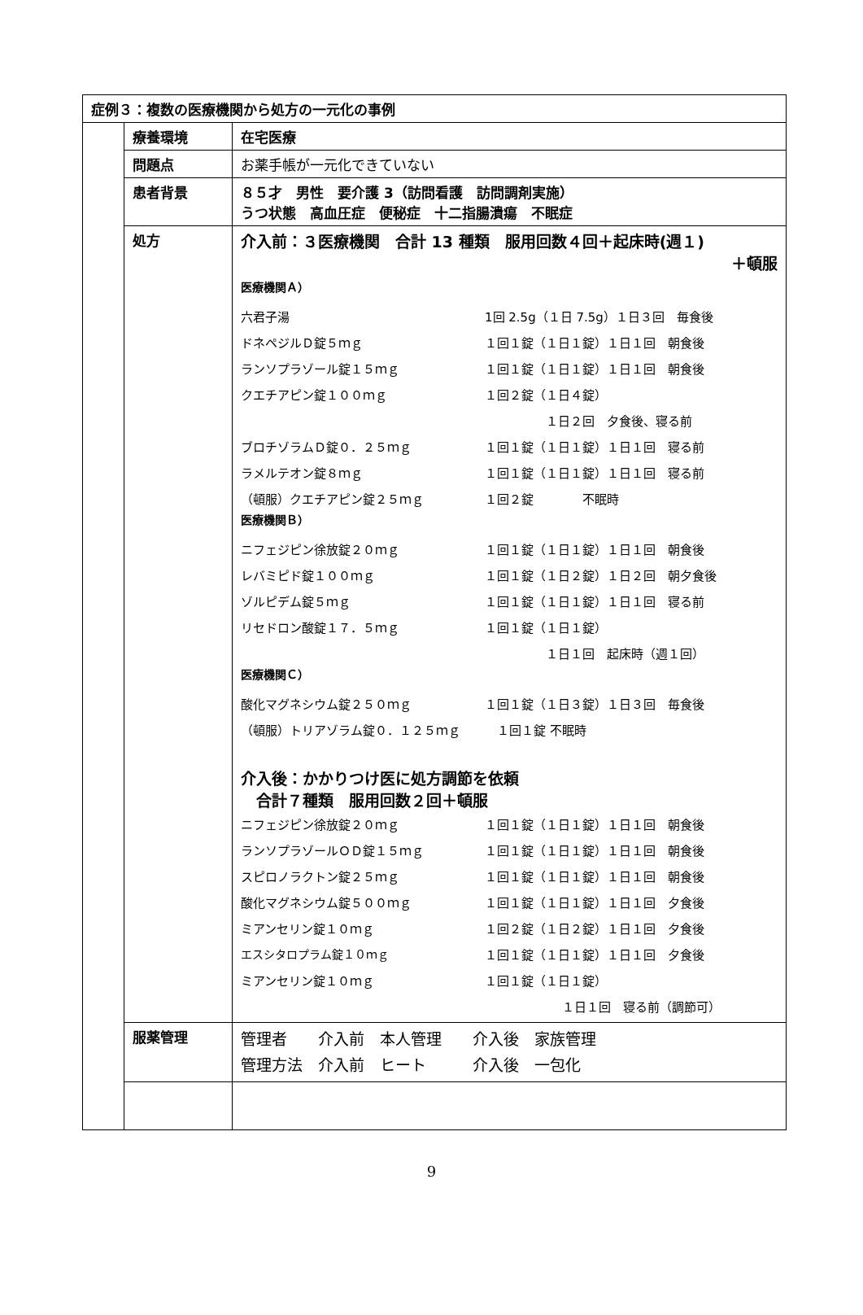| 症例３：複数の医療機関から処方の一元化の事例 | | |
| | 療養環境 | 在宅医療 |
| | 問題点 | お薬手帳が一元化できていない |
| | 患者背景 | ８５才 男性 要介護 3（訪問看護 訪問調剤実施） うつ状態 高血圧症 便秘症 十二指腸潰瘍 不眠症 |
| | 処方 | 介入前：３医療機関 合計 13 種類 服用回数４回＋起床時(週１) ＋頓服 医療機関Ａ） / 六君子湯 / 1回 2.5g（１日 7.5g）１日３回 毎食後 / / ドネペジルＤ錠５ｍｇ / １回１錠（１日１錠）１日１回 朝食後 / / ランソプラゾール錠１５ｍｇ / １回１錠（１日１錠）１日１回 朝食後 / / クエチアピン錠１００ｍｇ / １回２錠（１日４錠） / / / １日２回 夕食後、寝る前 / / ブロチゾラムＤ錠０．２５ｍｇ / １回１錠（１日１錠）１日１回 寝る前 / / ラメルテオン錠８ｍｇ / １回１錠（１日１錠）１日１回 寝る前 / / （頓服）クエチアピン錠２５ｍｇ / １回２錠 不眠時 / 医療機関Ｂ） / ニフェジピン徐放錠２０ｍｇ / １回１錠（１日１錠）１日１回 朝食後 / / レバミピド錠１００ｍｇ / １回１錠（１日２錠）１日２回 朝夕食後 / / ゾルピデム錠５ｍｇ / １回１錠（１日１錠）１日１回 寝る前 / / リセドロン酸錠１７．５ｍｇ / １回１錠（１日１錠） / / / １日１回 起床時（週１回） / 医療機関Ｃ） / 酸化マグネシウム錠２５０ｍｇ / １回１錠（１日３錠）１日３回 毎食後 / / （頓服）トリアゾラム錠０．１２５ｍｇ １回１錠 不眠時 / / 介入後：かかりつけ医に処方調節を依頼 合計７種類 服用回数２回＋頓服 / ニフェジピン徐放錠２０ｍｇ / １回１錠（１日１錠）１日１回 朝食後 / / ランソプラゾールＯＤ錠１５ｍｇ / １回１錠（１日１錠）１日１回 朝食後 / / スピロノラクトン錠２５ｍｇ / １回１錠（１日１錠）１日１回 朝食後 / / 酸化マグネシウム錠５００ｍｇ / １回１錠（１日１錠）１日１回 夕食後 / / ミアンセリン錠１０ｍｇ / １回２錠（１日２錠）１日１回 夕食後 / / エスシタロプラム錠１０ｍｇ / １回１錠（１日１錠）１日１回 夕食後 / / ミアンセリン錠１０ｍｇ / １回１錠（１日１錠） / / / １日１回 寝る前（調節可） / |
| | 服薬管理 | 管理者 介入前 本人管理 介入後 家族管理 管理方法 介入前 ヒート 介入後 一包化 |
9